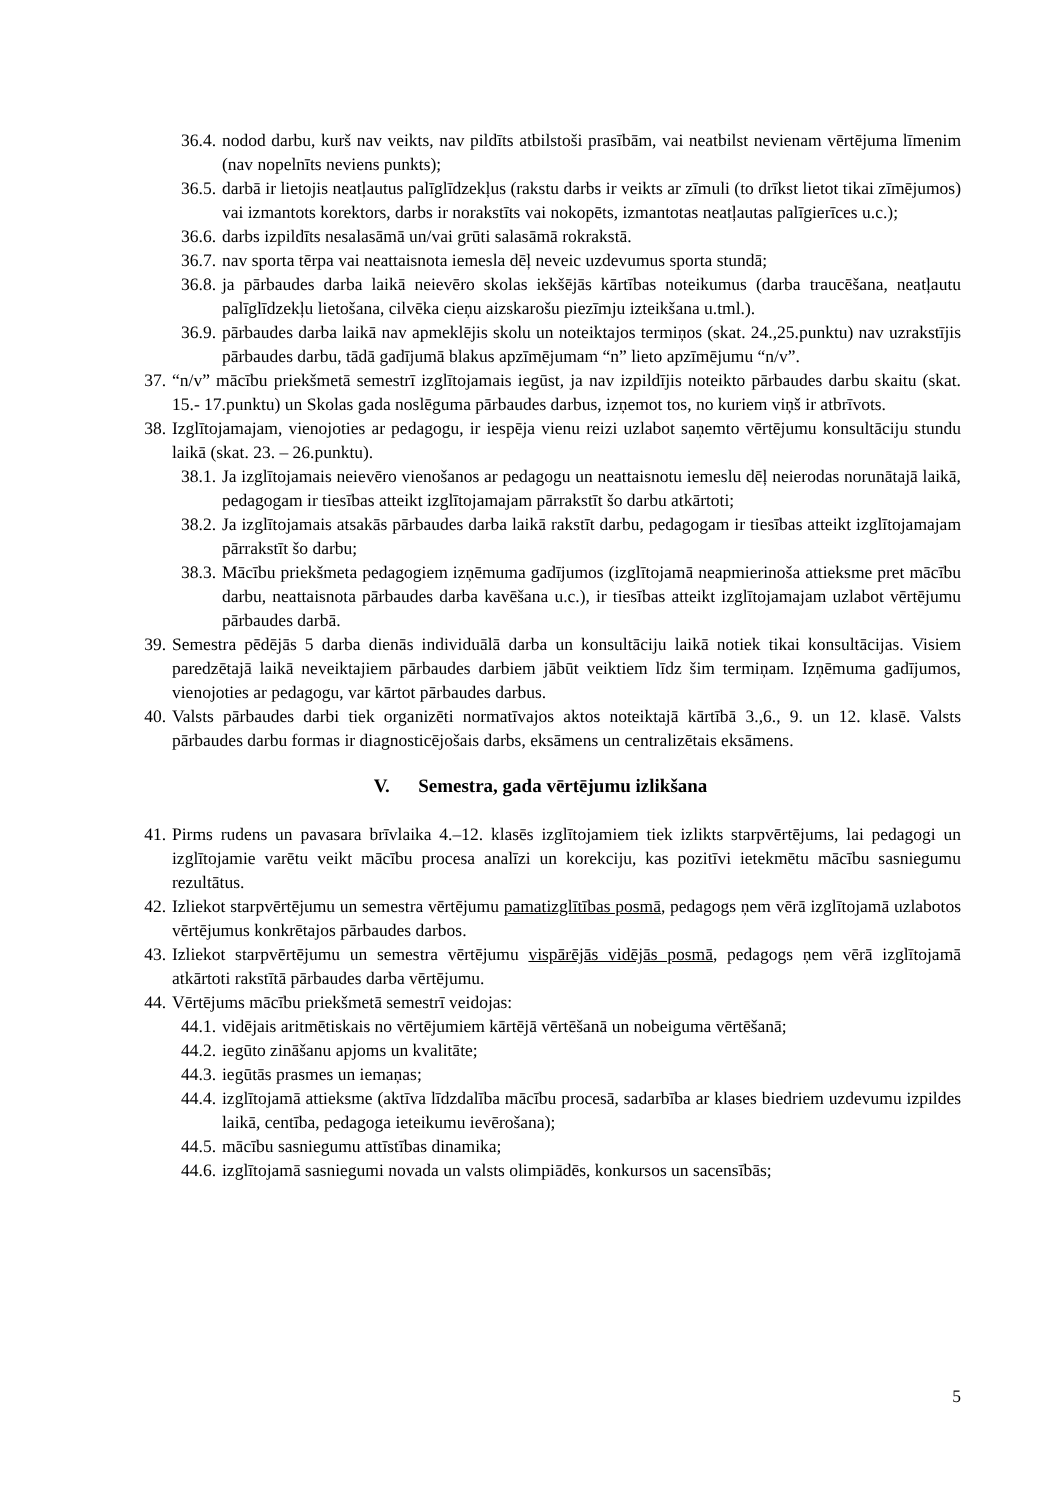36.4. nodod darbu, kurš nav veikts, nav pildīts atbilstoši prasībām, vai neatbilst nevienam vērtējuma līmenim (nav nopelnīts neviens punkts);
36.5. darbā ir lietojis neatļautus palīglīdzekļus (rakstu darbs ir veikts ar zīmuli (to drīkst lietot tikai zīmējumos) vai izmantots korektors, darbs ir norakstīts vai nokopēts, izmantotas neatļautas palīgierīces u.c.);
36.6. darbs izpildīts nesalasāmā un/vai grūti salasāmā rokrakstā.
36.7. nav sporta tērpa vai neattaisnota iemesla dēļ neveic uzdevumus sporta stundā;
36.8. ja pārbaudes darba laikā neievēro skolas iekšējās kārtības noteikumus (darba traucēšana, neatļautu palīglīdzekļu lietošana, cilvēka cieņu aizskarošu piezīmju izteikšana u.tml.).
36.9. pārbaudes darba laikā nav apmeklējis skolu un noteiktajos termiņos (skat. 24.,25.punktu) nav uzrakstījis pārbaudes darbu, tādā gadījumā blakus apzīmējumam “n” lieto apzīmējumu “n/v”.
37. “n/v” mācību priekšmetā semestrī izglītojamais iegūst, ja nav izpildījis noteikto pārbaudes darbu skaitu (skat. 15.- 17.punktu) un Skolas gada noslēguma pārbaudes darbus, izņemot tos, no kuriem viņš ir atbrīvots.
38. Izglītojamajam, vienojoties ar pedagogu, ir iespēja vienu reizi uzlabot saņemto vērtējumu konsultāciju stundu laikā (skat. 23. – 26.punktu).
38.1. Ja izglītojamais neievēro vienošanos ar pedagogu un neattaisnotu iemeslu dēļ neierodas norunātajā laikā, pedagogam ir tiesības atteikt izglītojamajam pārrakstīt šo darbu atkārtoti;
38.2. Ja izglītojamais atsakās pārbaudes darba laikā rakstīt darbu, pedagogam ir tiesības atteikt izglītojamajam pārrakstīt šo darbu;
38.3. Mācību priekšmeta pedagogiem izņēmuma gadījumos (izglītojamā neapmierinoša attieksme pret mācību darbu, neattaisnota pārbaudes darba kavēšana u.c.), ir tiesības atteikt izglītojamajam uzlabot vērtējumu pārbaudes darbā.
39. Semestra pēdējās 5 darba dienās individuālā darba un konsultāciju laikā notiek tikai konsultācijas. Visiem paredzētajā laikā neveiktajiem pārbaudes darbiem jābūt veiktiem līdz šim termiņam. Izņēmuma gadījumos, vienojoties ar pedagogu, var kārtot pārbaudes darbus.
40. Valsts pārbaudes darbi tiek organizēti normatīvajos aktos noteiktajā kārtībā 3.,6., 9. un 12. klasē. Valsts pārbaudes darbu formas ir diagnosticējošais darbs, eksāmens un centralizētais eksāmens.
V. Semestra, gada vērtējumu izlikšana
41. Pirms rudens un pavasara brīvlaika 4.–12. klasēs izglītojamiem tiek izlikts starpvērtējums, lai pedagogi un izglītojamie varētu veikt mācību procesa analīzi un korekciju, kas pozitīvi ietekmētu mācību sasniegumu rezultātus.
42. Izliekot starpvērtējumu un semestra vērtējumu pamatizglītības posmā, pedagogs ņem vērā izglītojamā uzlabotos vērtējumus konkrētajos pārbaudes darbos.
43. Izliekot starpvērtējumu un semestra vērtējumu vispārējās vidējās posmā, pedagogs ņem vērā izglītojamā atkārtoti rakstītā pārbaudes darba vērtējumu.
44. Vērtējums mācību priekšmetā semestrī veidojas:
44.1. vidējais aritmētiskais no vērtējumiem kārtējā vērtēšanā un nobeiguma vērtēšanā;
44.2. iegūto zināšanu apjoms un kvalitāte;
44.3. iegūtās prasmes un iemaņas;
44.4. izglītojamā attieksme (aktīva līdzdalība mācību procesā, sadarbība ar klases biedriem uzdevumu izpildes laikā, centība, pedagoga ieteikumu ievērošana);
44.5. mācību sasniegumu attīstības dinamika;
44.6. izglītojamā sasniegumi novada un valsts olimpiādēs, konkursos un sacensībās;
5